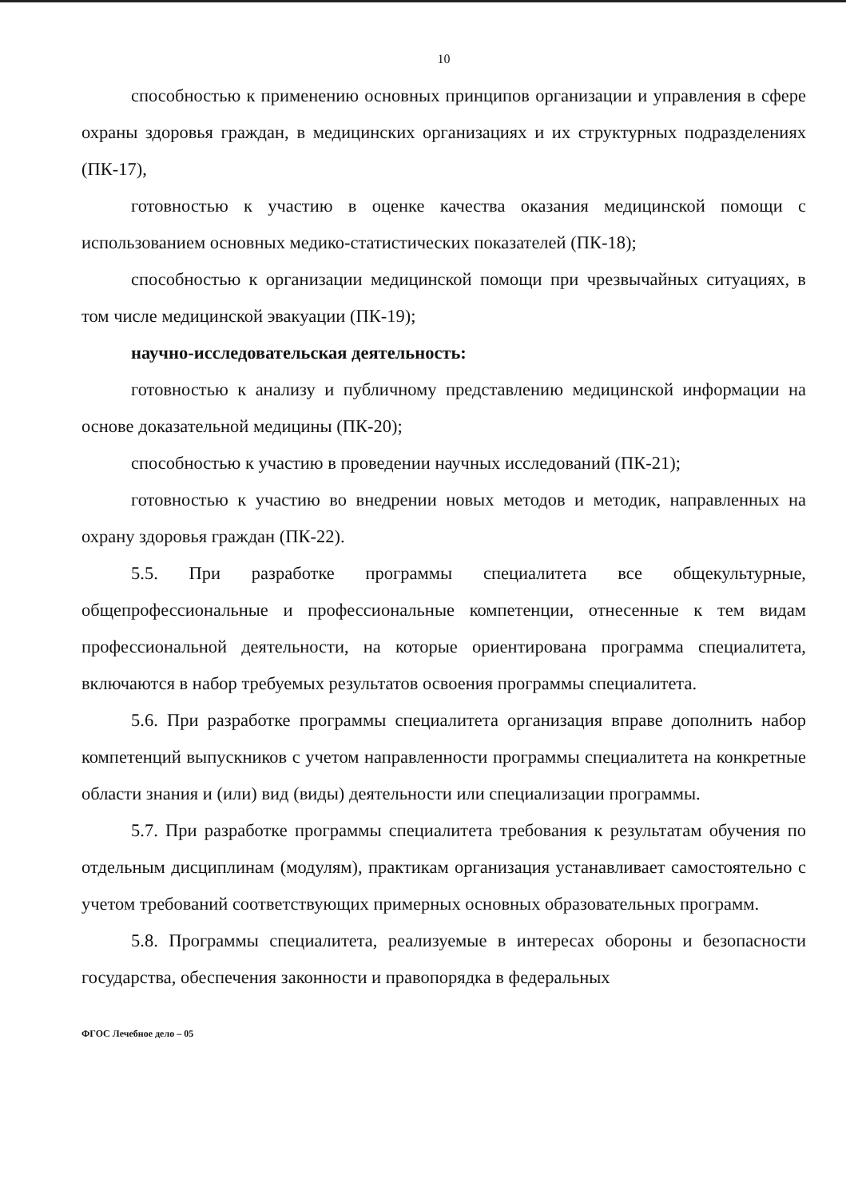10
способностью к применению основных принципов организации и управления в сфере охраны здоровья граждан, в медицинских организациях и их структурных подразделениях (ПК-17),
готовностью к участию в оценке качества оказания медицинской помощи с использованием основных медико-статистических показателей (ПК-18);
способностью к организации медицинской помощи при чрезвычайных ситуациях, в том числе медицинской эвакуации (ПК-19);
научно-исследовательская деятельность:
готовностью к анализу и публичному представлению медицинской информации на основе доказательной медицины (ПК-20);
способностью к участию в проведении научных исследований (ПК-21);
готовностью к участию во внедрении новых методов и методик, направленных на охрану здоровья граждан (ПК-22).
5.5. При разработке программы специалитета все общекультурные, общепрофессиональные и профессиональные компетенции, отнесенные к тем видам профессиональной деятельности, на которые ориентирована программа специалитета, включаются в набор требуемых результатов освоения программы специалитета.
5.6. При разработке программы специалитета организация вправе дополнить набор компетенций выпускников с учетом направленности программы специалитета на конкретные области знания и (или) вид (виды) деятельности или специализации программы.
5.7. При разработке программы специалитета требования к результатам обучения по отдельным дисциплинам (модулям), практикам организация устанавливает самостоятельно с учетом требований соответствующих примерных основных образовательных программ.
5.8. Программы специалитета, реализуемые в интересах обороны и безопасности государства, обеспечения законности и правопорядка в федеральных
ФГОС Лечебное дело – 05